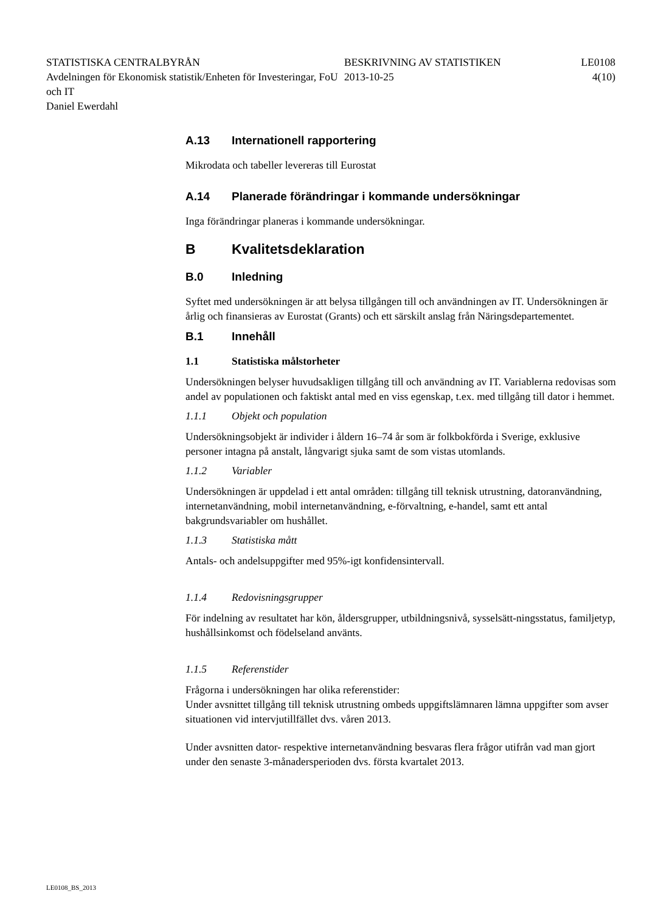STATISTISKA CENTRALBYRÅN
Avdelningen för Ekonomisk statistik/Enheten för Investeringar, FoU och IT
Daniel Ewerdahl
BESKRIVNING AV STATISTIKEN
2013-10-25
LE0108
4(10)
A.13 Internationell rapportering
Mikrodata och tabeller levereras till Eurostat
A.14 Planerade förändringar i kommande undersökningar
Inga förändringar planeras i kommande undersökningar.
B Kvalitetsdeklaration
B.0 Inledning
Syftet med undersökningen är att belysa tillgången till och användningen av IT. Undersökningen är årlig och finansieras av Eurostat (Grants) och ett särskilt anslag från Näringsdepartementet.
B.1 Innehåll
1.1 Statistiska målstorheter
Undersökningen belyser huvudsakligen tillgång till och användning av IT. Variablerna redovisas som andel av populationen och faktiskt antal med en viss egenskap, t.ex. med tillgång till dator i hemmet.
1.1.1 Objekt och population
Undersökningsobjekt är individer i åldern 16–74 år som är folkbokförda i Sverige, exklusive personer intagna på anstalt, långvarigt sjuka samt de som vistas utomlands.
1.1.2 Variabler
Undersökningen är uppdelad i ett antal områden: tillgång till teknisk utrustning, datoranvändning, internetanvändning, mobil internetanvändning, e-förvaltning, e-handel, samt ett antal bakgrundsvariabler om hushållet.
1.1.3 Statistiska mått
Antals- och andelsuppgifter med 95%-igt konfidensintervall.
1.1.4 Redovisningsgrupper
För indelning av resultatet har kön, åldersgrupper, utbildningsnivå, sysselsätt-ningsstatus, familjetyp, hushållsinkomst och födelseland använts.
1.1.5 Referenstider
Frågorna i undersökningen har olika referenstider:
Under avsnittet tillgång till teknisk utrustning ombeds uppgiftslämnaren lämna uppgifter som avser situationen vid intervjutillfället dvs. våren 2013.
Under avsnitten dator- respektive internetanvändning besvaras flera frågor utifrån vad man gjort under den senaste 3-månadersperioden dvs. första kvartalet 2013.
LE0108_BS_2013